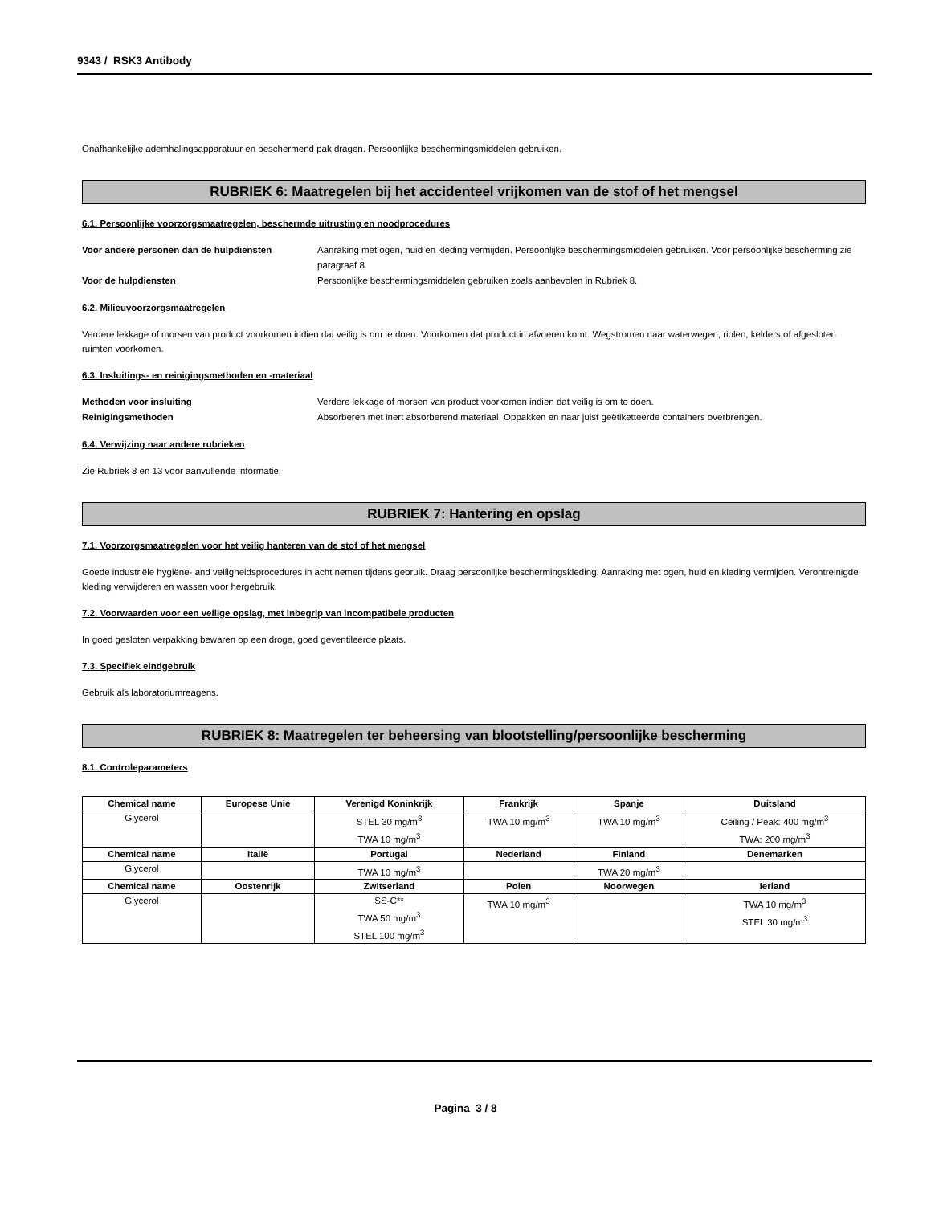9343 / RSK3 Antibody
Onafhankelijke ademhalingsapparatuur en beschermend pak dragen. Persoonlijke beschermingsmiddelen gebruiken.
RUBRIEK 6: Maatregelen bij het accidenteel vrijkomen van de stof of het mengsel
6.1. Persoonlijke voorzorgsmaatregelen, beschermde uitrusting en noodprocedures
Voor andere personen dan de hulpdiensten Aanraking met ogen, huid en kleding vermijden. Persoonlijke beschermingsmiddelen gebruiken. Voor persoonlijke bescherming zie paragraaf 8. Voor de hulpdiensten Persoonlijke beschermingsmiddelen gebruiken zoals aanbevolen in Rubriek 8.
6.2. Milieuvoorzorgsmaatregelen
Verdere lekkage of morsen van product voorkomen indien dat veilig is om te doen. Voorkomen dat product in afvoeren komt. Wegstromen naar waterwegen, riolen, kelders of afgesloten ruimten voorkomen.
6.3. Insluitings- en reinigingsmethoden en -materiaal
Methoden voor insluiting Verdere lekkage of morsen van product voorkomen indien dat veilig is om te doen. Reinigingsmethoden Absorberen met inert absorberend materiaal. Oppakken en naar juist geëtiketteerde containers overbrengen.
6.4. Verwijzing naar andere rubrieken
Zie Rubriek 8 en 13 voor aanvullende informatie.
RUBRIEK 7: Hantering en opslag
7.1. Voorzorgsmaatregelen voor het veilig hanteren van de stof of het mengsel
Goede industriële hygiëne- and veiligheidsprocedures in acht nemen tijdens gebruik. Draag persoonlijke beschermingskleding. Aanraking met ogen, huid en kleding vermijden. Verontreinigde kleding verwijderen en wassen voor hergebruik.
7.2. Voorwaarden voor een veilige opslag, met inbegrip van incompatibele producten
In goed gesloten verpakking bewaren op een droge, goed geventileerde plaats.
7.3. Specifiek eindgebruik
Gebruik als laboratoriumreagens.
RUBRIEK 8: Maatregelen ter beheersing van blootstelling/persoonlijke bescherming
8.1. Controleparameters
| Chemical name | Europese Unie | Verenigd Koninkrijk | Frankrijk | Spanje | Duitsland |
| --- | --- | --- | --- | --- | --- |
| Glycerol | | STEL 30 mg/m<sup>3</sup> TWA 10 mg/m<sup>3</sup> | TWA 10 mg/m<sup>3</sup> | TWA 10 mg/m<sup>3</sup> | Ceiling / Peak: 400 mg/m<sup>3</sup> TWA: 200 mg/m<sup>3</sup> |
| Chemical name | Italië | Portugal | Nederland | Finland | Denemarken |
| Glycerol | | TWA 10 mg/m<sup>3</sup> | | TWA 20 mg/m<sup>3</sup> | |
| Chemical name | Oostenrijk | Zwitserland | Polen | Noorwegen | Ierland |
| Glycerol | | SS-C** TWA 50 mg/m<sup>3</sup> STEL 100 mg/m<sup>3</sup> | TWA 10 mg/m<sup>3</sup> | | TWA 10 mg/m<sup>3</sup> STEL 30 mg/m<sup>3</sup> |
Pagina 3 / 8